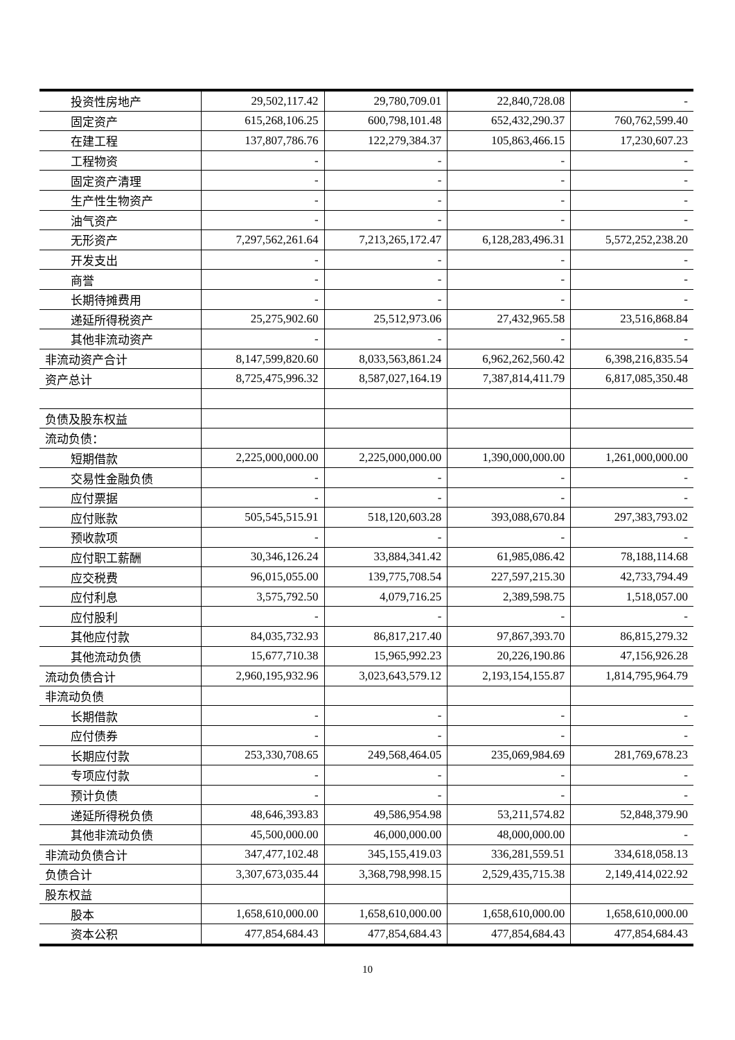| 投资性房地产 | 29,502,117.42 | 29,780,709.01 | 22,840,728.08 | - |
| 固定资产 | 615,268,106.25 | 600,798,101.48 | 652,432,290.37 | 760,762,599.40 |
| 在建工程 | 137,807,786.76 | 122,279,384.37 | 105,863,466.15 | 17,230,607.23 |
| 工程物资 | - | - | - | - |
| 固定资产清理 | - | - | - | - |
| 生产性生物资产 | - | - | - | - |
| 油气资产 | - | - | - | - |
| 无形资产 | 7,297,562,261.64 | 7,213,265,172.47 | 6,128,283,496.31 | 5,572,252,238.20 |
| 开发支出 | - | - | - | - |
| 商誉 | - | - | - | - |
| 长期待摊费用 | - | - | - | - |
| 递延所得税资产 | 25,275,902.60 | 25,512,973.06 | 27,432,965.58 | 23,516,868.84 |
| 其他非流动资产 | - | - | - | - |
| 非流动资产合计 | 8,147,599,820.60 | 8,033,563,861.24 | 6,962,262,560.42 | 6,398,216,835.54 |
| 资产总计 | 8,725,475,996.32 | 8,587,027,164.19 | 7,387,814,411.79 | 6,817,085,350.48 |
| 负债及股东权益 | | | | |
| 流动负债： | | | | |
| 短期借款 | 2,225,000,000.00 | 2,225,000,000.00 | 1,390,000,000.00 | 1,261,000,000.00 |
| 交易性金融负债 | - | - | - | - |
| 应付票据 | - | - | - | - |
| 应付账款 | 505,545,515.91 | 518,120,603.28 | 393,088,670.84 | 297,383,793.02 |
| 预收款项 | - | - | - | - |
| 应付职工薪酬 | 30,346,126.24 | 33,884,341.42 | 61,985,086.42 | 78,188,114.68 |
| 应交税费 | 96,015,055.00 | 139,775,708.54 | 227,597,215.30 | 42,733,794.49 |
| 应付利息 | 3,575,792.50 | 4,079,716.25 | 2,389,598.75 | 1,518,057.00 |
| 应付股利 | - | - | - | - |
| 其他应付款 | 84,035,732.93 | 86,817,217.40 | 97,867,393.70 | 86,815,279.32 |
| 其他流动负债 | 15,677,710.38 | 15,965,992.23 | 20,226,190.86 | 47,156,926.28 |
| 流动负债合计 | 2,960,195,932.96 | 3,023,643,579.12 | 2,193,154,155.87 | 1,814,795,964.79 |
| 非流动负债 | | | | |
| 长期借款 | - | - | - | - |
| 应付债券 | - | - | - | - |
| 长期应付款 | 253,330,708.65 | 249,568,464.05 | 235,069,984.69 | 281,769,678.23 |
| 专项应付款 | - | - | - | - |
| 预计负债 | - | - | - | - |
| 递延所得税负债 | 48,646,393.83 | 49,586,954.98 | 53,211,574.82 | 52,848,379.90 |
| 其他非流动负债 | 45,500,000.00 | 46,000,000.00 | 48,000,000.00 | - |
| 非流动负债合计 | 347,477,102.48 | 345,155,419.03 | 336,281,559.51 | 334,618,058.13 |
| 负债合计 | 3,307,673,035.44 | 3,368,798,998.15 | 2,529,435,715.38 | 2,149,414,022.92 |
| 股东权益 | | | | |
| 股本 | 1,658,610,000.00 | 1,658,610,000.00 | 1,658,610,000.00 | 1,658,610,000.00 |
| 资本公积 | 477,854,684.43 | 477,854,684.43 | 477,854,684.43 | 477,854,684.43 |
10